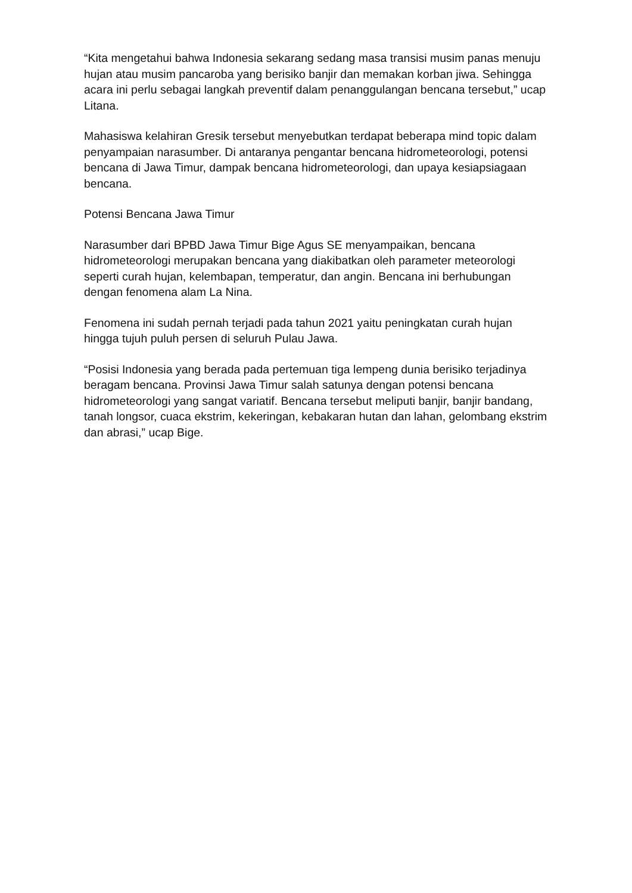“Kita mengetahui bahwa Indonesia sekarang sedang masa transisi musim panas menuju hujan atau musim pancaroba yang berisiko banjir dan memakan korban jiwa. Sehingga acara ini perlu sebagai langkah preventif dalam penanggulangan bencana tersebut,” ucap Litana.
Mahasiswa kelahiran Gresik tersebut menyebutkan terdapat beberapa mind topic dalam penyampaian narasumber. Di antaranya pengantar bencana hidrometeorologi, potensi bencana di Jawa Timur, dampak bencana hidrometeorologi, dan upaya kesiapsiagaan bencana.
Potensi Bencana Jawa Timur
Narasumber dari BPBD Jawa Timur Bige Agus SE menyampaikan, bencana hidrometeorologi merupakan bencana yang diakibatkan oleh parameter meteorologi seperti curah hujan, kelembapan, temperatur, dan angin. Bencana ini berhubungan dengan fenomena alam La Nina.
Fenomena ini sudah pernah terjadi pada tahun 2021 yaitu peningkatan curah hujan hingga tujuh puluh persen di seluruh Pulau Jawa.
“Posisi Indonesia yang berada pada pertemuan tiga lempeng dunia berisiko terjadinya beragam bencana. Provinsi Jawa Timur salah satunya dengan potensi bencana hidrometeorologi yang sangat variatif. Bencana tersebut meliputi banjir, banjir bandang, tanah longsor, cuaca ekstrim, kekeringan, kebakaran hutan dan lahan, gelombang ekstrim dan abrasi,” ucap Bige.